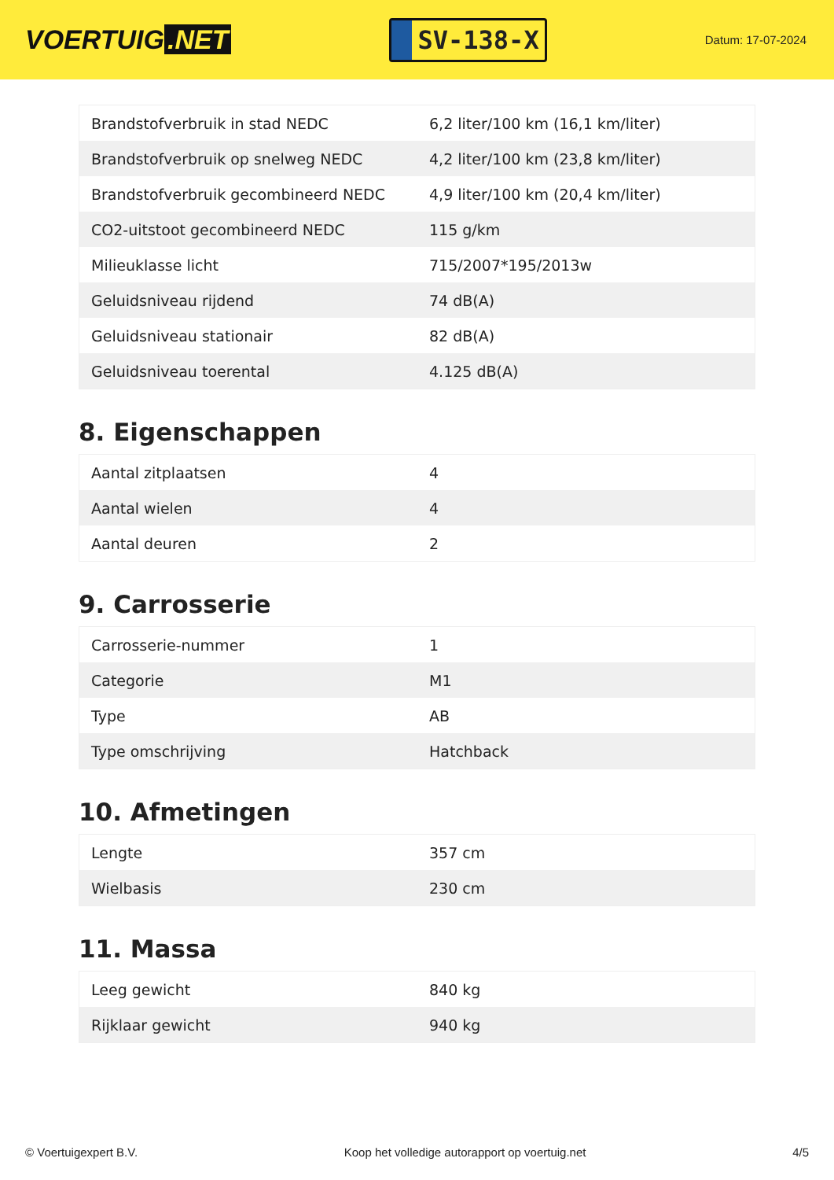VOERTUIG.NET
SV-138-X
Datum: 17-07-2024
| Brandstofverbruik in stad NEDC | 6,2 liter/100 km (16,1 km/liter) |
| Brandstofverbruik op snelweg NEDC | 4,2 liter/100 km (23,8 km/liter) |
| Brandstofverbruik gecombineerd NEDC | 4,9 liter/100 km (20,4 km/liter) |
| CO2-uitstoot gecombineerd NEDC | 115 g/km |
| Milieuklasse licht | 715/2007*195/2013w |
| Geluidsniveau rijdend | 74 dB(A) |
| Geluidsniveau stationair | 82 dB(A) |
| Geluidsniveau toerental | 4.125 dB(A) |
8. Eigenschappen
| Aantal zitplaatsen | 4 |
| Aantal wielen | 4 |
| Aantal deuren | 2 |
9. Carrosserie
| Carrosserie-nummer | 1 |
| Categorie | M1 |
| Type | AB |
| Type omschrijving | Hatchback |
10. Afmetingen
| Lengte | 357 cm |
| Wielbasis | 230 cm |
11. Massa
| Leeg gewicht | 840 kg |
| Rijklaar gewicht | 940 kg |
© Voertuigexpert B.V. Koop het volledige autorapport op voertuig.net 4/5